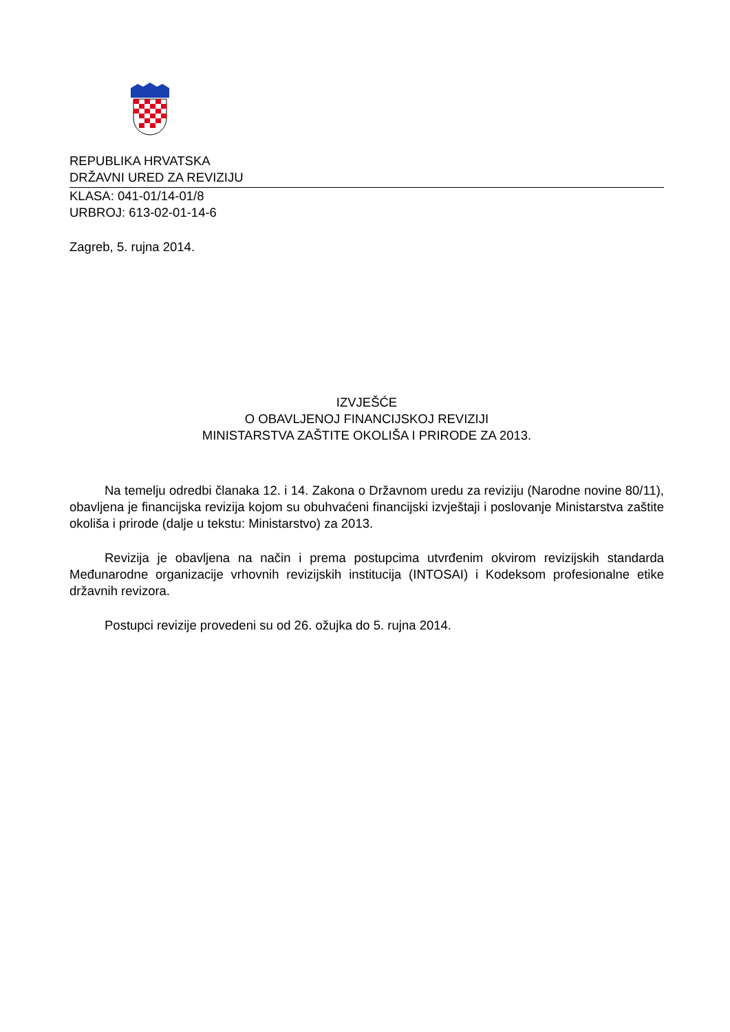REPUBLIKA HRVATSKA
DRŽAVNI URED ZA REVIZIJU
KLASA: 041-01/14-01/8
URBROJ: 613-02-01-14-6
Zagreb, 5. rujna 2014.
IZVJEŠĆE
O OBAVLJENOJ FINANCIJSKOJ REVIZIJI
MINISTARSTVA ZAŠTITE OKOLIŠA I PRIRODE ZA 2013.
Na temelju odredbi članaka 12. i 14. Zakona o Državnom uredu za reviziju (Narodne novine 80/11), obavljena je financijska revizija kojom su obuhvaćeni financijski izvještaji i poslovanje Ministarstva zaštite okoliša i prirode (dalje u tekstu: Ministarstvo) za 2013.
Revizija je obavljena na način i prema postupcima utvrđenim okvirom revizijskih standarda Međunarodne organizacije vrhovnih revizijskih institucija (INTOSAI) i Kodeksom profesionalne etike državnih revizora.
Postupci revizije provedeni su od 26. ožujka do 5. rujna 2014.